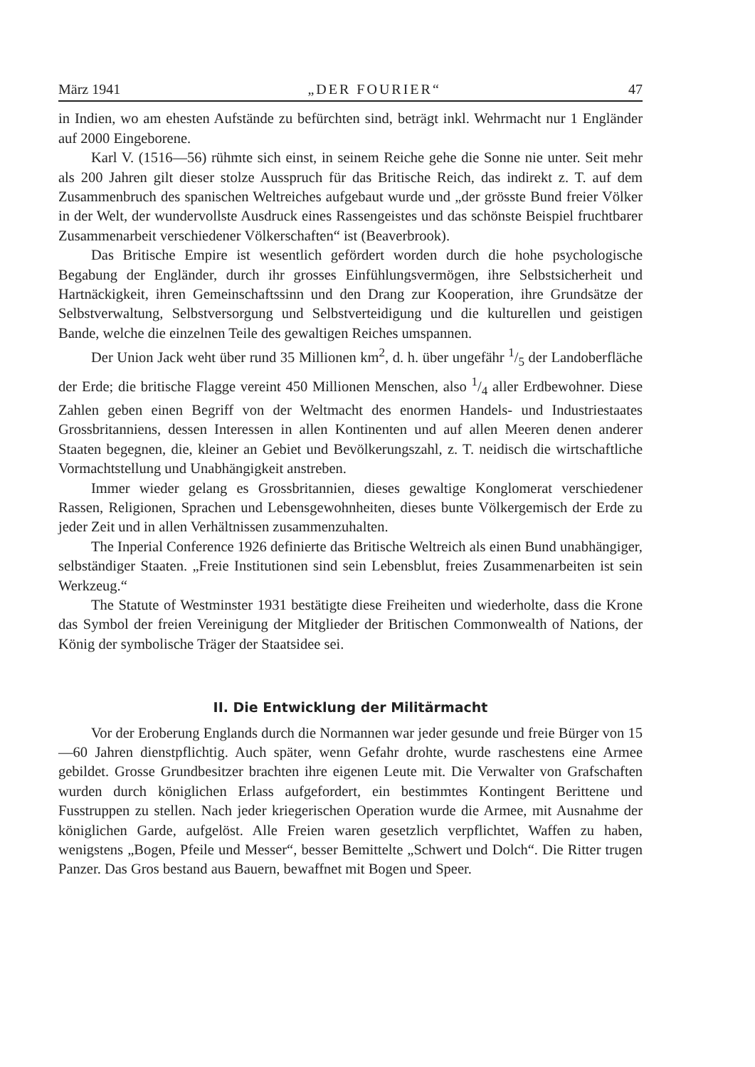März 1941 „DER FOURIER“47
in Indien, wo am ehesten Aufstände zu befürchten sind, beträgt inkl. Wehrmacht nur 1 Engländer auf 2000 Eingeborene.
Karl V. (1516—56) rühmte sich einst, in seinem Reiche gehe die Sonne nie unter. Seit mehr als 200 Jahren gilt dieser stolze Ausspruch für das Britische Reich, das indirekt z. T. auf dem Zusammenbruch des spanischen Weltreiches aufgebaut wurde und „der grösste Bund freier Völker in der Welt, der wundervollste Ausdruck eines Rassengeistes und das schönste Beispiel fruchtbarer Zusammenarbeit verschiedener Völkerschaften“ ist (Beaverbrook).
Das Britische Empire ist wesentlich gefördert worden durch die hohe psychologische Begabung der Engländer, durch ihr grosses Einfühlungsvermögen, ihre Selbstsicherheit und Hartnäckigkeit, ihren Gemeinschaftssinn und den Drang zur Kooperation, ihre Grundsätze der Selbstverwaltung, Selbstversorgung und Selbstverteidigung und die kulturellen und geistigen Bande, welche die einzelnen Teile des gewaltigen Reiches umspannen.
Der Union Jack weht über rund 35 Millionen km<sup>2</sup>, d. h. über ungefähr 1/5 der Landoberfläche der Erde; die britische Flagge vereint 450 Millionen Menschen, also 1/4 aller Erdbewohner. Diese Zahlen geben einen Begriff von der Weltmacht des enormen Handels- und Industriestaates Grossbritanniens, dessen Interessen in allen Kontinenten und auf allen Meeren denen anderer Staaten begegnen, die, kleiner an Gebiet und Bevölkerungszahl, z. T. neidisch die wirtschaftliche Vormachtstellung und Unabhängigkeit anstreben.
Immer wieder gelang es Grossbritannien, dieses gewaltige Konglomerat verschiedener Rassen, Religionen, Sprachen und Lebensgewohnheiten, dieses bunte Völkergemisch der Erde zu jeder Zeit und in allen Verhältnissen zusammenzuhalten.
The Inperial Conference 1926 definierte das Britische Weltreich als einen Bund unabhängiger, selbständiger Staaten. „Freie Institutionen sind sein Lebensblut, freies Zusammenarbeiten ist sein Werkzeug.“
The Statute of Westminster 1931 bestätigte diese Freiheiten und wiederholte, dass die Krone das Symbol der freien Vereinigung der Mitglieder der Britischen Commonwealth of Nations, der König der symbolische Träger der Staatsidee sei.
II. Die Entwicklung der Militärmacht
Vor der Eroberung Englands durch die Normannen war jeder gesunde und freie Bürger von 15—60 Jahren dienstpflichtig. Auch später, wenn Gefahr drohte, wurde raschestens eine Armee gebildet. Grosse Grundbesitzer brachten ihre eigenen Leute mit. Die Verwalter von Grafschaften wurden durch königlichen Erlass aufgefordert, ein bestimmtes Kontingent Berittene und Fusstruppen zu stellen. Nach jeder kriegerischen Operation wurde die Armee, mit Ausnahme der königlichen Garde, aufgelöst. Alle Freien waren gesetzlich verpflichtet, Waffen zu haben, wenigstens „Bogen, Pfeile und Messer“, besser Bemittelte „Schwert und Dolch“. Die Ritter trugen Panzer. Das Gros bestand aus Bauern, bewaffnet mit Bogen und Speer.